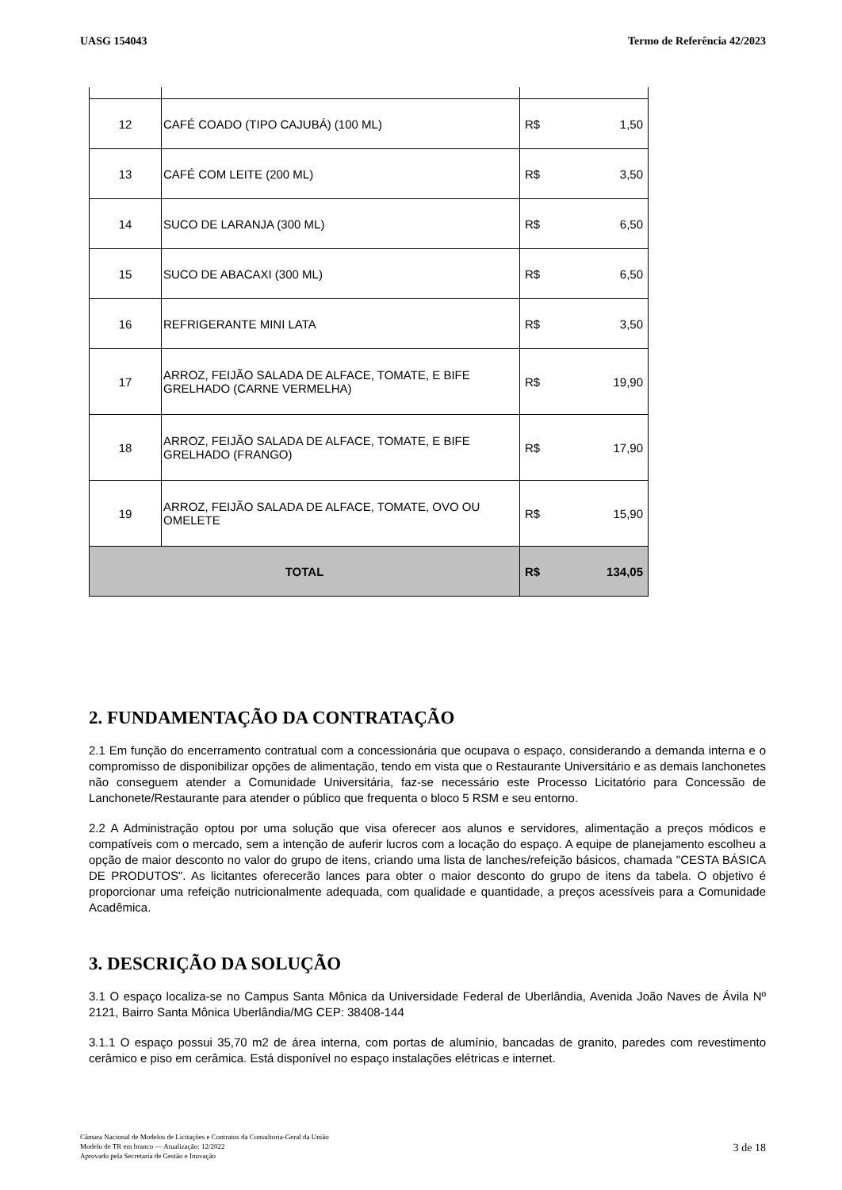UASG 154043 Termo de Referência 42/2023
| 12 | CAFÉ COADO (TIPO CAJUBÁ) (100 ML) | R$ | 1,50 |
| 13 | CAFÉ COM LEITE (200 ML) | R$ | 3,50 |
| 14 | SUCO DE LARANJA (300 ML) | R$ | 6,50 |
| 15 | SUCO DE ABACAXI (300 ML) | R$ | 6,50 |
| 16 | REFRIGERANTE MINI LATA | R$ | 3,50 |
| 17 | ARROZ, FEIJÃO SALADA DE ALFACE, TOMATE, E BIFE GRELHADO (CARNE VERMELHA) | R$ | 19,90 |
| 18 | ARROZ, FEIJÃO SALADA DE ALFACE, TOMATE, E BIFE GRELHADO (FRANGO) | R$ | 17,90 |
| 19 | ARROZ, FEIJÃO SALADA DE ALFACE, TOMATE, OVO OU OMELETE | R$ | 15,90 |
| TOTAL | | R$ | 134,05 |
2. FUNDAMENTAÇÃO DA CONTRATAÇÃO
2.1 Em função do encerramento contratual com a concessionária que ocupava o espaço, considerando a demanda interna e o compromisso de disponibilizar opções de alimentação, tendo em vista que o Restaurante Universitário e as demais lanchonetes não conseguem atender a Comunidade Universitária, faz-se necessário este Processo Licitatório para Concessão de Lanchonete/Restaurante para atender o público que frequenta o bloco 5 RSM e seu entorno.
2.2 A Administração optou por uma solução que visa oferecer aos alunos e servidores, alimentação a preços módicos e compatíveis com o mercado, sem a intenção de auferir lucros com a locação do espaço. A equipe de planejamento escolheu a opção de maior desconto no valor do grupo de itens, criando uma lista de lanches/refeição básicos, chamada "CESTA BÁSICA DE PRODUTOS". As licitantes oferecerão lances para obter o maior desconto do grupo de itens da tabela. O objetivo é proporcionar uma refeição nutricionalmente adequada, com qualidade e quantidade, a preços acessíveis para a Comunidade Acadêmica.
3. DESCRIÇÃO DA SOLUÇÃO
3.1 O espaço localiza-se no Campus Santa Mônica da Universidade Federal de Uberlândia, Avenida João Naves de Ávila Nº 2121, Bairro Santa Mônica Uberlândia/MG CEP: 38408-144
3.1.1 O espaço possui 35,70 m2 de área interna, com portas de alumínio, bancadas de granito, paredes com revestimento cerâmico e piso em cerâmica. Está disponível no espaço instalações elétricas e internet.
Câmara Nacional de Modelos de Licitações e Contratos da Consultoria-Geral da União
Modelo de TR em branco — Atualização: 12/2022
Aprovado pela Secretaria de Gestão e Inovação
3 de 18